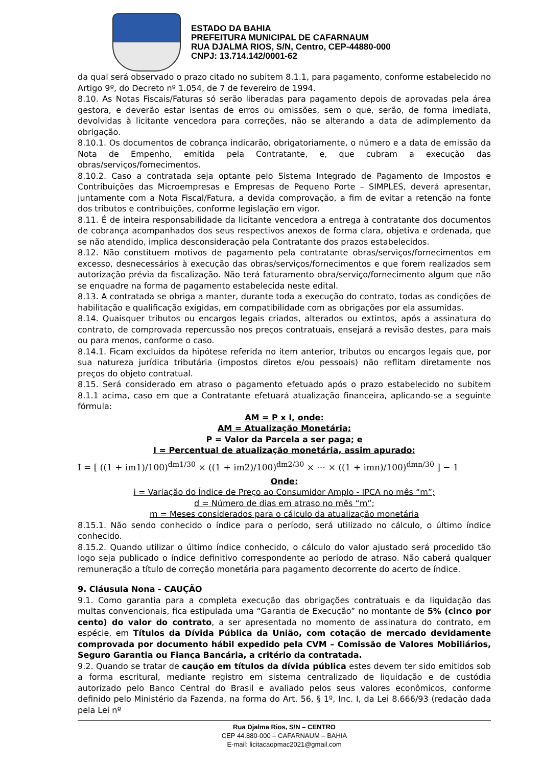ESTADO DA BAHIA
PREFEITURA MUNICIPAL DE CAFARNAUM
RUA DJALMA RIOS, S/N, Centro, CEP-44880-000
CNPJ: 13.714.142/0001-62
da qual será observado o prazo citado no subitem 8.1.1, para pagamento, conforme estabelecido no Artigo 9º, do Decreto nº 1.054, de 7 de fevereiro de 1994.
8.10. As Notas Fiscais/Faturas só serão liberadas para pagamento depois de aprovadas pela área gestora, e deverão estar isentas de erros ou omissões, sem o que, serão, de forma imediata, devolvidas à licitante vencedora para correções, não se alterando a data de adimplemento da obrigação.
8.10.1. Os documentos de cobrança indicarão, obrigatoriamente, o número e a data de emissão da Nota de Empenho, emitida pela Contratante, e, que cubram a execução das obras/serviços/fornecimentos.
8.10.2. Caso a contratada seja optante pelo Sistema Integrado de Pagamento de Impostos e Contribuições das Microempresas e Empresas de Pequeno Porte – SIMPLES, deverá apresentar, juntamente com a Nota Fiscal/Fatura, a devida comprovação, a fim de evitar a retenção na fonte dos tributos e contribuições, conforme legislação em vigor.
8.11. É de inteira responsabilidade da licitante vencedora a entrega à contratante dos documentos de cobrança acompanhados dos seus respectivos anexos de forma clara, objetiva e ordenada, que se não atendido, implica desconsideração pela Contratante dos prazos estabelecidos.
8.12. Não constituem motivos de pagamento pela contratante obras/serviços/fornecimentos em excesso, desnecessários à execução das obras/serviços/fornecimentos e que forem realizados sem autorização prévia da fiscalização. Não terá faturamento obra/serviço/fornecimento algum que não se enquadre na forma de pagamento estabelecida neste edital.
8.13. A contratada se obriga a manter, durante toda a execução do contrato, todas as condições de habilitação e qualificação exigidas, em compatibilidade com as obrigações por ela assumidas.
8.14. Quaisquer tributos ou encargos legais criados, alterados ou extintos, após a assinatura do contrato, de comprovada repercussão nos preços contratuais, ensejará a revisão destes, para mais ou para menos, conforme o caso.
8.14.1. Ficam excluídos da hipótese referida no item anterior, tributos ou encargos legais que, por sua natureza jurídica tributária (impostos diretos e/ou pessoais) não reflitam diretamente nos preços do objeto contratual.
8.15. Será considerado em atraso o pagamento efetuado após o prazo estabelecido no subitem 8.1.1 acima, caso em que a Contratante efetuará atualização financeira, aplicando-se a seguinte fórmula:
AM = P x I, onde:
AM = Atualização Monetária;
P = Valor da Parcela a ser paga; e
I = Percentual de atualização monetária, assim apurado:
I = [ ((1 + im1)/100)<sup>dm1/30</sup> × ((1 + im2)/100)<sup>dm2/30</sup> × ⋯ × ((1 + imn)/100)<sup>dmn/30</sup> ] − 1
Onde:
i = Variação do Índice de Preço ao Consumidor Amplo - IPCA no mês “m”;
d = Número de dias em atraso no mês “m”;
m = Meses considerados para o cálculo da atualização monetária
8.15.1. Não sendo conhecido o índice para o período, será utilizado no cálculo, o último índice conhecido.
8.15.2. Quando utilizar o último índice conhecido, o cálculo do valor ajustado será procedido tão logo seja publicado o índice definitivo correspondente ao período de atraso. Não caberá qualquer remuneração a título de correção monetária para pagamento decorrente do acerto de índice.
9. Cláusula Nona - CAUÇÃO
9.1. Como garantia para a completa execução das obrigações contratuais e da liquidação das multas convencionais, fica estipulada uma “Garantia de Execução” no montante de 5% (cinco por cento) do valor do contrato, a ser apresentada no momento de assinatura do contrato, em espécie, em Títulos da Dívida Pública da União, com cotação de mercado devidamente comprovada por documento hábil expedido pela CVM – Comissão de Valores Mobiliários, Seguro Garantia ou Fiança Bancária, a critério da contratada.
9.2. Quando se tratar de caução em títulos da dívida pública estes devem ter sido emitidos sob a forma escritural, mediante registro em sistema centralizado de liquidação e de custódia autorizado pelo Banco Central do Brasil e avaliado pelos seus valores econômicos, conforme definido pelo Ministério da Fazenda, na forma do Art. 56, § 1º, Inc. I, da Lei 8.666/93 (redação dada pela Lei nº
Rua Djalma Rios, S/N – CENTRO
CEP 44.880-000 – CAFARNAUM – BAHIA
E-mail: licitacaopmac2021@gmail.com